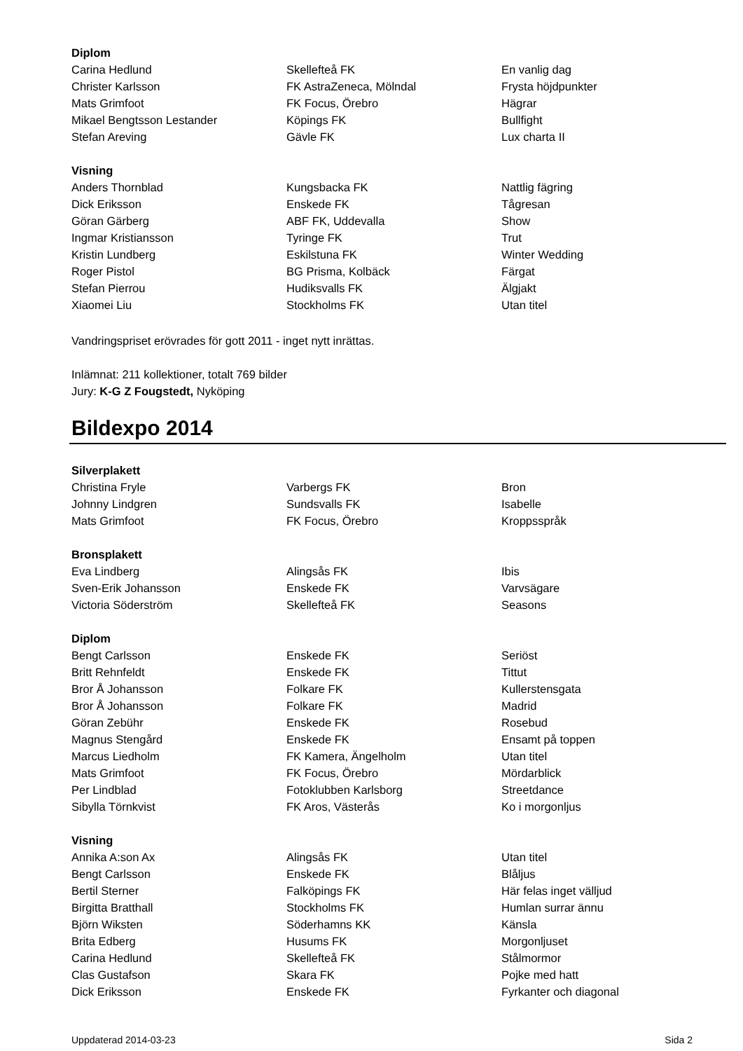| Diplom | | |
| Carina Hedlund | Skellefteå FK | En vanlig dag |
| Christer Karlsson | FK AstraZeneca, Mölndal | Frysta höjdpunkter |
| Mats Grimfoot | FK Focus, Örebro | Hägrar |
| Mikael Bengtsson Lestander | Köpings FK | Bullfight |
| Stefan Areving | Gävle FK | Lux charta II |
| Visning | | |
| Anders Thornblad | Kungsbacka FK | Nattlig fägring |
| Dick Eriksson | Enskede FK | Tågresan |
| Göran Gärberg | ABF FK, Uddevalla | Show |
| Ingmar Kristiansson | Tyringe FK | Trut |
| Kristin Lundberg | Eskilstuna FK | Winter Wedding |
| Roger Pistol | BG Prisma, Kolbäck | Färgat |
| Stefan Pierrou | Hudiksvalls FK | Älgjakt |
| Xiaomei Liu | Stockholms FK | Utan titel |
Vandringspriset erövrades för gott 2011 - inget nytt inrättas.
Inlämnat: 211 kollektioner, totalt 769 bilder
Jury: K-G Z Fougstedt, Nyköping
Bildexpo 2014
| Silverplakett | | |
| Christina Fryle | Varbergs FK | Bron |
| Johnny Lindgren | Sundsvalls FK | Isabelle |
| Mats Grimfoot | FK Focus, Örebro | Kroppsspråk |
| Bronsplakett | | |
| Eva Lindberg | Alingsås FK | Ibis |
| Sven-Erik Johansson | Enskede FK | Varvsägare |
| Victoria Söderström | Skellefteå FK | Seasons |
| Diplom | | |
| Bengt Carlsson | Enskede FK | Seriöst |
| Britt Rehnfeldt | Enskede FK | Tittut |
| Bror Å Johansson | Folkare FK | Kullerstensgata |
| Bror Å Johansson | Folkare FK | Madrid |
| Göran Zebühr | Enskede FK | Rosebud |
| Magnus Stengård | Enskede FK | Ensamt på toppen |
| Marcus Liedholm | FK Kamera, Ängelholm | Utan titel |
| Mats Grimfoot | FK Focus, Örebro | Mördarblick |
| Per Lindblad | Fotoklubben Karlsborg | Streetdance |
| Sibylla Törnkvist | FK Aros, Västerås | Ko i morgonljus |
| Visning | | |
| Annika A:son Ax | Alingsås FK | Utan titel |
| Bengt Carlsson | Enskede FK | Blåljus |
| Bertil Sterner | Falköpings FK | Här felas inget välljud |
| Birgitta Bratthall | Stockholms FK | Humlan surrar ännu |
| Björn Wiksten | Söderhamns KK | Känsla |
| Brita Edberg | Husums FK | Morgonljuset |
| Carina Hedlund | Skellefteå FK | Stålmormor |
| Clas Gustafson | Skara FK | Pojke med hatt |
| Dick Eriksson | Enskede FK | Fyrkanter och diagonal |
Uppdaterad 2014-03-23 Sida 2